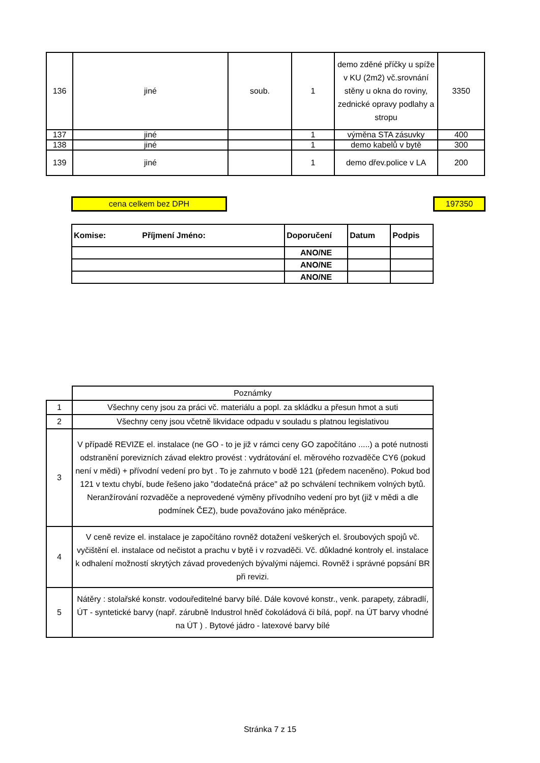| 136 | jiné | soub. | 1 | demo zděné příčky u spíže v KU (2m2) vč.srovnání stěny u okna do roviny, zednické opravy podlahy a stropu | 3350 |
| 137 | jiné | | 1 | výměna STA zásuvky | 400 |
| 138 | jiné | | 1 | demo kabelů v bytě | 300 |
| 139 | jiné | | 1 | demo dřev.police v LA | 200 |
cena celkem bez DPH 197350
| Komise: Příjmení Jméno: | Doporučení | Datum | Podpis |
| --- | --- | --- | --- |
| | ANO/NE | | |
| | ANO/NE | | |
| | ANO/NE | | |
| | Poznámky |
| 1 | Všechny ceny jsou za práci vč. materiálu a popl. za skládku a přesun hmot a suti |
| 2 | Všechny ceny jsou včetně likvidace odpadu v souladu s platnou legislativou |
| 3 | V případě REVIZE el. instalace (ne GO - to je již v rámci ceny GO započítáno .....) a poté nutnosti odstranění porevizních závad elektro provést : vydrátování el. měrového rozvaděče CY6 (pokud není v mědi) + přívodní vedení pro byt . To je zahrnuto v bodě 121 (předem naceněno). Pokud bod 121 v textu chybí, bude řešeno jako "dodatečná práce" až po schválení technikem volných bytů. Neranžírování rozvaděče a neprovedené výměny přívodního vedení pro byt (již v mědi a dle podmínek ČEZ), bude považováno jako méněpráce. |
| 4 | V ceně revize el. instalace je započítáno rovněž dotažení veškerých el. šroubových spojů vč. vyčištění el. instalace od nečistot a prachu v bytě i v rozvaděči. Vč. důkladné kontroly el. instalace k odhalení možností skrytých závad provedených bývalými nájemci. Rovněž i správné popsání BR při revizi. |
| 5 | Nátěry : stolařské konstr. vodouředitelné barvy bílé. Dále kovové konstr., venk. parapety, zábradlí, ÚT - syntetické barvy (např. zárubně Industrol hněď čokoládová či bílá, popř. na ÚT barvy vhodné na ÚT ) . Bytové jádro - latexové barvy bílé |
Stránka 7 z 15